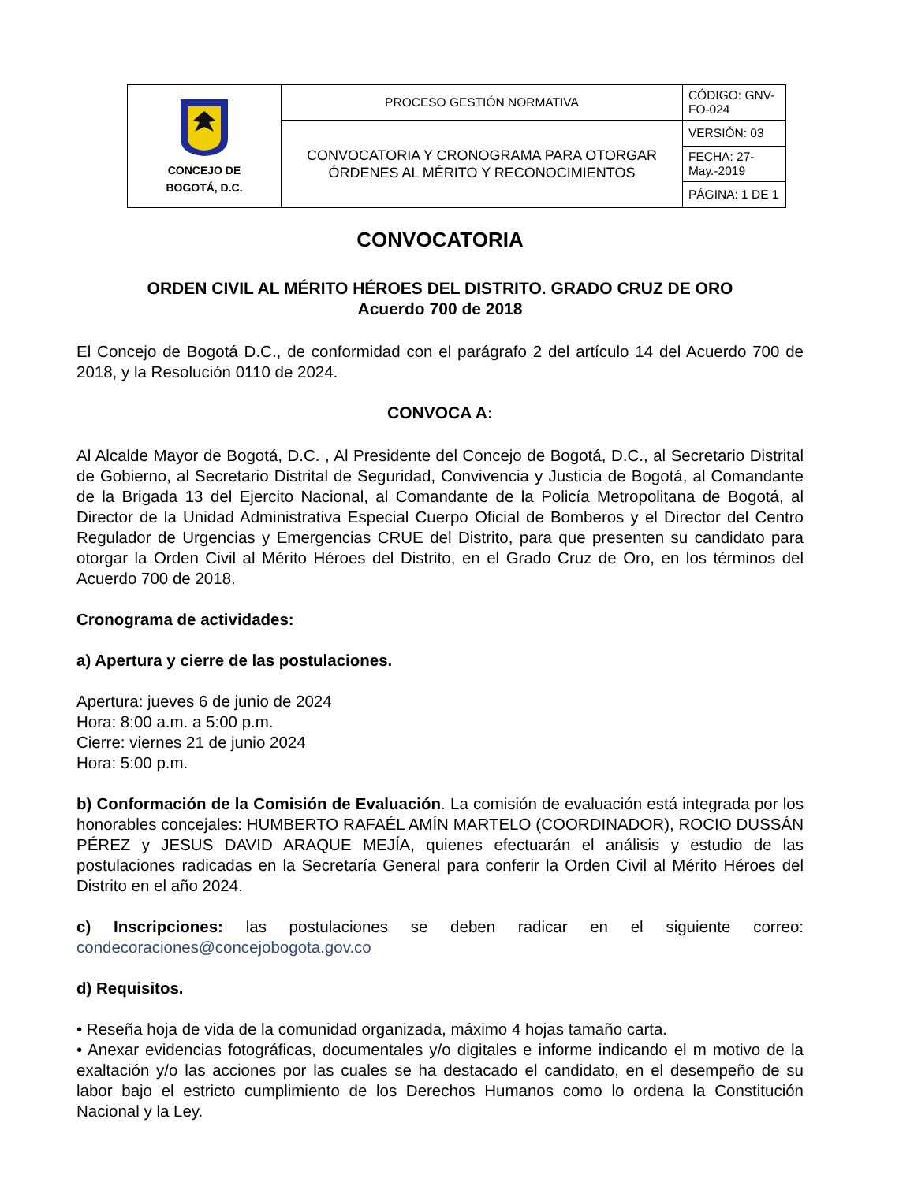| CONCEJO DE BOGOTÁ, D.C. | PROCESO GESTIÓN NORMATIVA | CÓDIGO: GNV-FO-024 |
| | CONVOCATORIA Y CRONOGRAMA PARA OTORGAR ÓRDENES AL MÉRITO Y RECONOCIMIENTOS | VERSIÓN: 03 |
| | | FECHA: 27-May.-2019 |
| | | PÁGINA: 1 DE 1 |
CONVOCATORIA
ORDEN CIVIL AL MÉRITO HÉROES DEL DISTRITO. GRADO CRUZ DE ORO
Acuerdo 700 de 2018
El Concejo de Bogotá D.C., de conformidad con el parágrafo 2 del artículo 14 del Acuerdo 700 de 2018, y la Resolución 0110 de 2024.
CONVOCA A:
Al Alcalde Mayor de Bogotá, D.C. , Al Presidente del Concejo de Bogotá, D.C., al Secretario Distrital de Gobierno, al Secretario Distrital de Seguridad, Convivencia y Justicia de Bogotá, al Comandante de la Brigada 13 del Ejercito Nacional, al Comandante de la Policía Metropolitana de Bogotá, al Director de la Unidad Administrativa Especial Cuerpo Oficial de Bomberos y el Director del Centro Regulador de Urgencias y Emergencias CRUE del Distrito, para que presenten su candidato para otorgar la Orden Civil al Mérito Héroes del Distrito, en el Grado Cruz de Oro, en los términos del Acuerdo 700 de 2018.
Cronograma de actividades:
a) Apertura y cierre de las postulaciones.
Apertura: jueves 6 de junio de 2024
Hora: 8:00 a.m. a 5:00 p.m.
Cierre: viernes 21 de junio 2024
Hora: 5:00 p.m.
b) Conformación de la Comisión de Evaluación. La comisión de evaluación está integrada por los honorables concejales: HUMBERTO RAFAÉL AMÍN MARTELO (COORDINADOR), ROCIO DUSSÁN PÉREZ y JESUS DAVID ARAQUE MEJÍA, quienes efectuarán el análisis y estudio de las postulaciones radicadas en la Secretaría General para conferir la Orden Civil al Mérito Héroes del Distrito en el año 2024.
c) Inscripciones: las postulaciones se deben radicar en el siguiente correo: condecoraciones@concejobogota.gov.co
d) Requisitos.
• Reseña hoja de vida de la comunidad organizada, máximo 4 hojas tamaño carta.
• Anexar evidencias fotográficas, documentales y/o digitales e informe indicando el m motivo de la exaltación y/o las acciones por las cuales se ha destacado el candidato, en el desempeño de su labor bajo el estricto cumplimiento de los Derechos Humanos como lo ordena la Constitución Nacional y la Ley.